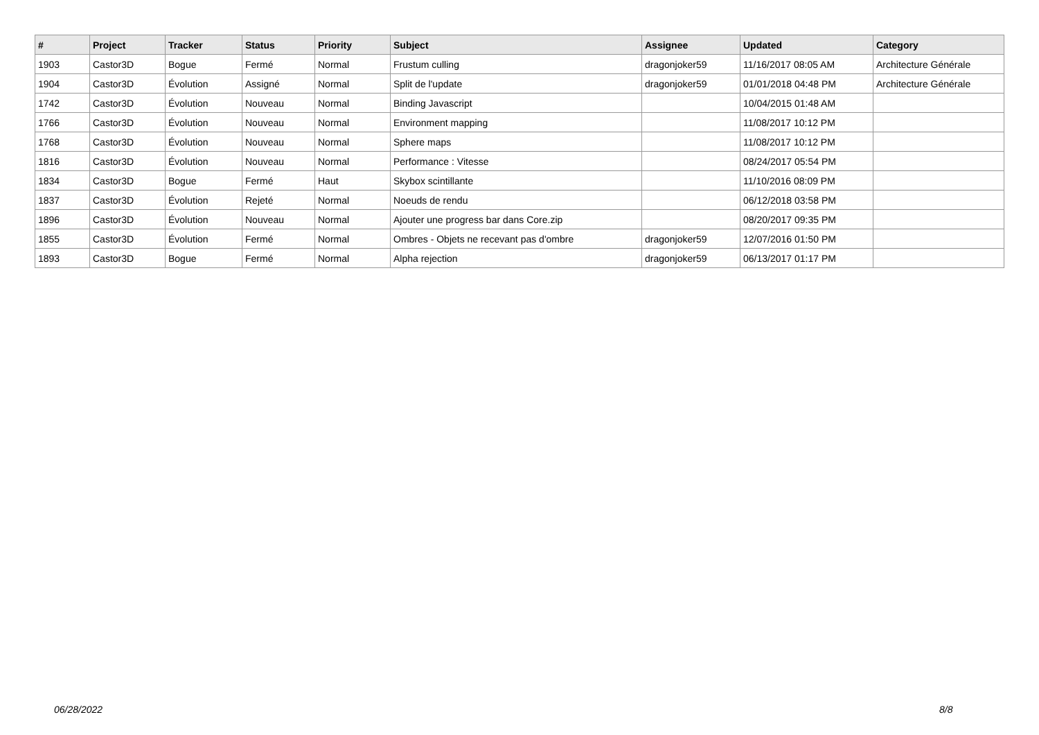| # | Project | Tracker | Status | Priority | Subject | Assignee | Updated | Category |
| --- | --- | --- | --- | --- | --- | --- | --- | --- |
| 1903 | Castor3D | Bogue | Fermé | Normal | Frustum culling | dragonjoker59 | 11/16/2017 08:05 AM | Architecture Générale |
| 1904 | Castor3D | Évolution | Assigné | Normal | Split de l'update | dragonjoker59 | 01/01/2018 04:48 PM | Architecture Générale |
| 1742 | Castor3D | Évolution | Nouveau | Normal | Binding Javascript | | 10/04/2015 01:48 AM | |
| 1766 | Castor3D | Évolution | Nouveau | Normal | Environment mapping | | 11/08/2017 10:12 PM | |
| 1768 | Castor3D | Évolution | Nouveau | Normal | Sphere maps | | 11/08/2017 10:12 PM | |
| 1816 | Castor3D | Évolution | Nouveau | Normal | Performance : Vitesse | | 08/24/2017 05:54 PM | |
| 1834 | Castor3D | Bogue | Fermé | Haut | Skybox scintillante | | 11/10/2016 08:09 PM | |
| 1837 | Castor3D | Évolution | Rejeté | Normal | Noeuds de rendu | | 06/12/2018 03:58 PM | |
| 1896 | Castor3D | Évolution | Nouveau | Normal | Ajouter une progress bar dans Core.zip | | 08/20/2017 09:35 PM | |
| 1855 | Castor3D | Évolution | Fermé | Normal | Ombres - Objets ne recevant pas d'ombre | dragonjoker59 | 12/07/2016 01:50 PM | |
| 1893 | Castor3D | Bogue | Fermé | Normal | Alpha rejection | dragonjoker59 | 06/13/2017 01:17 PM | |
06/28/2022 8/8